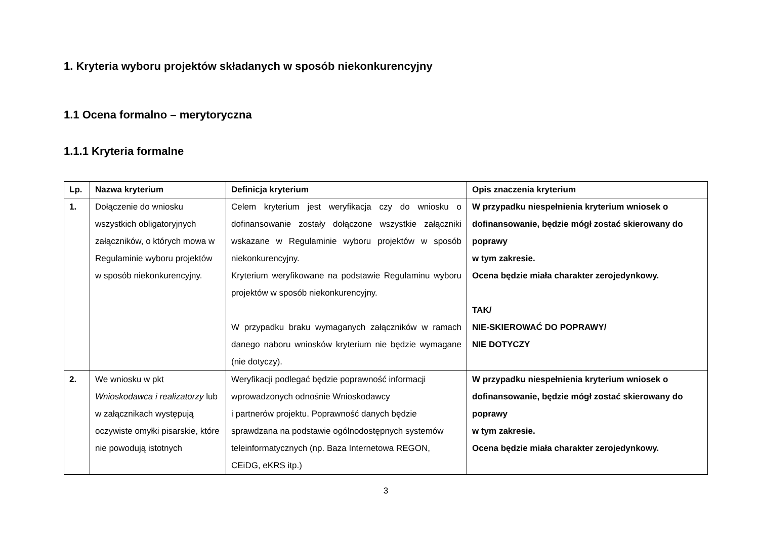1. Kryteria wyboru projektów składanych w sposób niekonkurencyjny
1.1 Ocena formalno – merytoryczna
1.1.1 Kryteria formalne
| Lp. | Nazwa kryterium | Definicja kryterium | Opis znaczenia kryterium |
| --- | --- | --- | --- |
| 1. | Dołączenie do wniosku wszystkich obligatoryjnych załączników, o których mowa w Regulaminie wyboru projektów w sposób niekonkurencyjny. | Celem kryterium jest weryfikacja czy do wniosku o dofinansowanie zostały dołączone wszystkie załączniki wskazane w Regulaminie wyboru projektów w sposób niekonkurencyjny. Kryterium weryfikowane na podstawie Regulaminu wyboru projektów w sposób niekonkurencyjny. W przypadku braku wymaganych załączników w ramach danego naboru wniosków kryterium nie będzie wymagane (nie dotyczy). | W przypadku niespełnienia kryterium wniosek o dofinansowanie, będzie mógł zostać skierowany do poprawy w tym zakresie. Ocena będzie miała charakter zerojedynkowy. TAK/ NIE-SKIEROWAĆ DO POPRAWY/ NIE DOTYCZY |
| 2. | We wniosku w pkt Wnioskodawca i realizatorzy lub w załącznikach występują oczywiste omyłki pisarskie, które nie powodują istotnych | Weryfikacji podlegać będzie poprawność informacji wprowadzonych odnośnie Wnioskodawcy i partnerów projektu. Poprawność danych będzie sprawdzana na podstawie ogólnodostępnych systemów teleinformatycznych (np. Baza Internetowa REGON, CEiDG, eKRS itp.) | W przypadku niespełnienia kryterium wniosek o dofinansowanie, będzie mógł zostać skierowany do poprawy w tym zakresie. Ocena będzie miała charakter zerojedynkowy. |
3